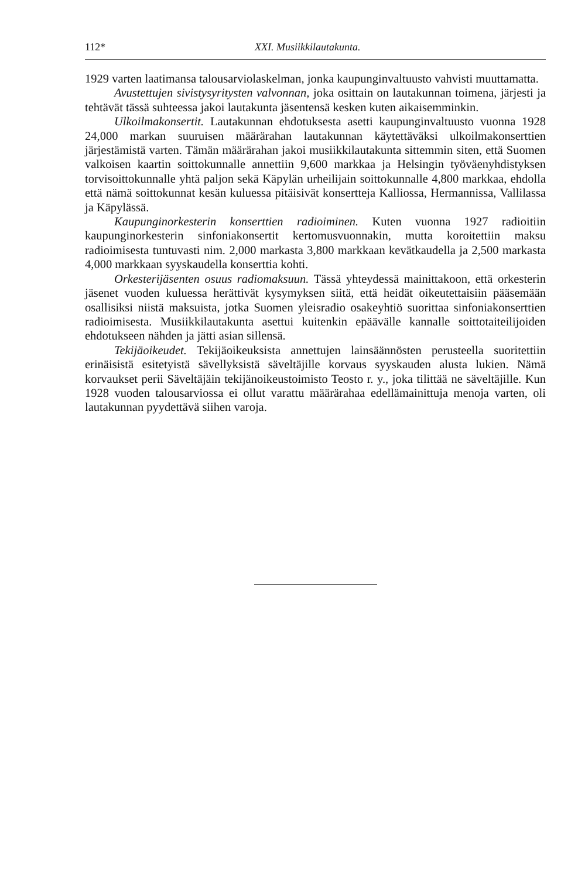112* XXI. Musiikkilautakunta.
1929 varten laatimansa talousarviolaskelman, jonka kaupunginvaltuusto vahvisti muuttamatta.
Avustettujen sivistysyritysten valvonnan, joka osittain on lautakunnan toimena, järjesti ja tehtävät tässä suhteessa jakoi lautakunta jäsentensä kesken kuten aikaisemminkin.
Ulkoilmakonsertit. Lautakunnan ehdotuksesta asetti kaupunginvaltuusto vuonna 1928 24,000 markan suuruisen määrärahan lautakunnan käytettäväksi ulkoilmakonserttien järjestämistä varten. Tämän määrärahan jakoi musiikkilautakunta sittemmin siten, että Suomen valkoisen kaartin soittokunnalle annettiin 9,600 markkaa ja Helsingin työväenyhdistyksen torvisoittokunnalle yhtä paljon sekä Käpylän urheilijain soittokunnalle 4,800 markkaa, ehdolla että nämä soittokunnat kesän kuluessa pitäisivät konsertteja Kalliossa, Hermannissa, Vallilassa ja Käpylässä.
Kaupunginorkesterin konserttien radioiminen. Kuten vuonna 1927 radioitiin kaupunginorkesterin sinfoniakonsertit kertomusvuonnakin, mutta koroitettiin maksu radioimisesta tuntuvasti nim. 2,000 markasta 3,800 markkaan kevätkaudella ja 2,500 markasta 4,000 markkaan syyskaudella konserttia kohti.
Orkesterijäsenten osuus radiomaksuun. Tässä yhteydessä mainittakoon, että orkesterin jäsenet vuoden kuluessa herättivät kysymyksen siitä, että heidät oikeutettaisiin pääsemään osallisiksi niistä maksuista, jotka Suomen yleisradio osakeyhtiö suorittaa sinfoniakonserttien radioimisesta. Musiikkilautakunta asettui kuitenkin epäävälle kannalle soittotaiteilijoiden ehdotukseen nähden ja jätti asian sillensä.
Tekijäoikeudet. Tekijäoikeuksista annettujen lainsäännösten perusteella suoritettiin erinäisistä esitetyistä sävellyksistä säveltäjille korvaus syyskauden alusta lukien. Nämä korvaukset perii Säveltäjäin tekijänoikeustoimisto Teosto r. y., joka tilittää ne säveltäjille. Kun 1928 vuoden talousarviossa ei ollut varattu määrärahaa edellämainittuja menoja varten, oli lautakunnan pyydettävä siihen varoja.